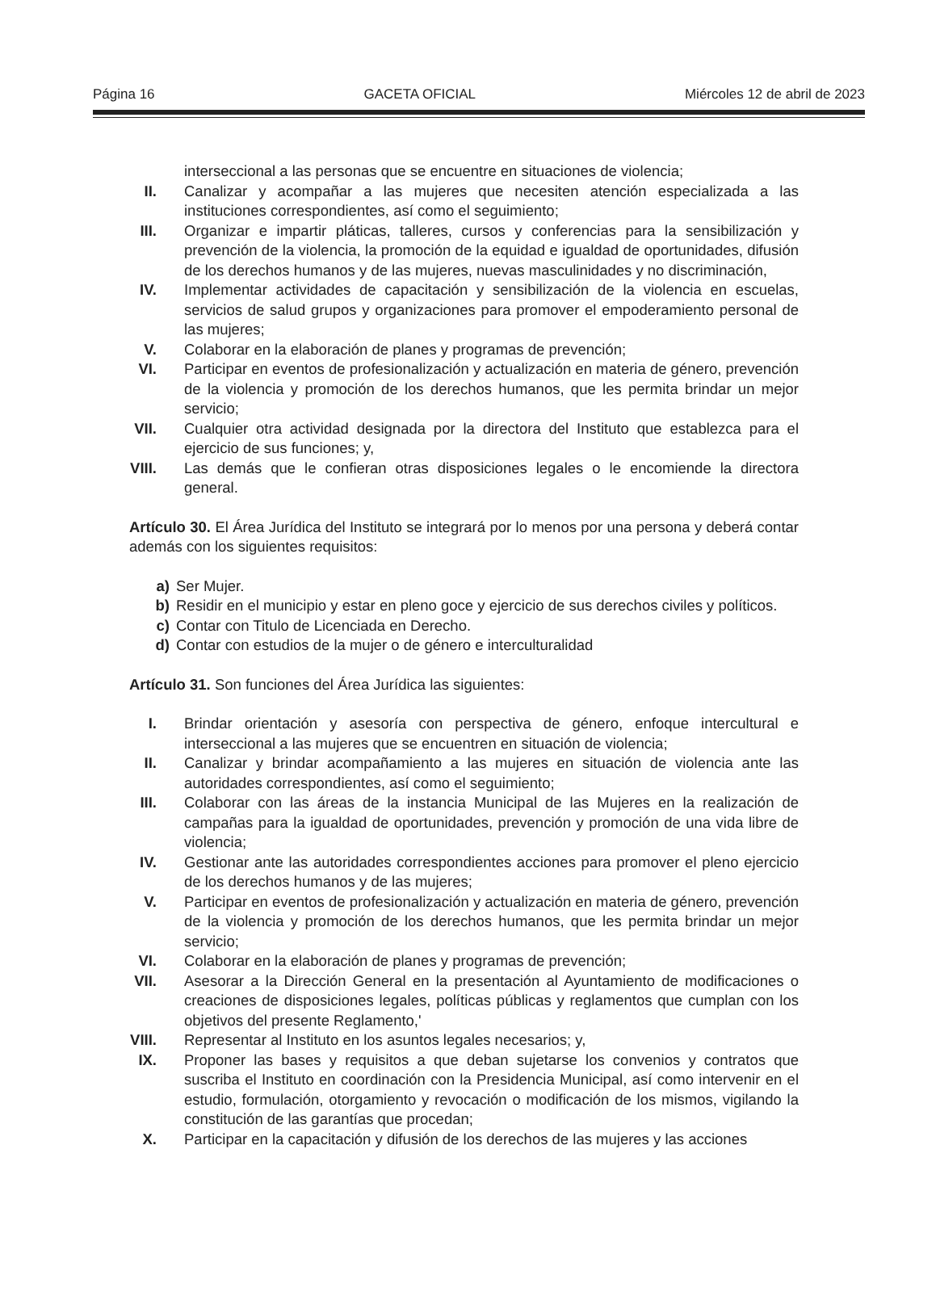Página 16 GACETA OFICIAL Miércoles 12 de abril de 2023
interseccional a las personas que se encuentre en situaciones de violencia;
II. Canalizar y acompañar a las mujeres que necesiten atención especializada a las instituciones correspondientes, así como el seguimiento;
III. Organizar e impartir pláticas, talleres, cursos y conferencias para la sensibilización y prevención de la violencia, la promoción de la equidad e igualdad de oportunidades, difusión de los derechos humanos y de las mujeres, nuevas masculinidades y no discriminación,
IV. Implementar actividades de capacitación y sensibilización de la violencia en escuelas, servicios de salud grupos y organizaciones para promover el empoderamiento personal de las mujeres;
V. Colaborar en la elaboración de planes y programas de prevención;
VI. Participar en eventos de profesionalización y actualización en materia de género, prevención de la violencia y promoción de los derechos humanos, que les permita brindar un mejor servicio;
VII. Cualquier otra actividad designada por la directora del Instituto que establezca para el ejercicio de sus funciones; y,
VIII. Las demás que le confieran otras disposiciones legales o le encomiende la directora general.
Artículo 30. El Área Jurídica del Instituto se integrará por lo menos por una persona y deberá contar además con los siguientes requisitos:
a) Ser Mujer.
b) Residir en el municipio y estar en pleno goce y ejercicio de sus derechos civiles y políticos.
c) Contar con Titulo de Licenciada en Derecho.
d) Contar con estudios de la mujer o de género e interculturalidad
Artículo 31. Son funciones del Área Jurídica las siguientes:
I. Brindar orientación y asesoría con perspectiva de género, enfoque intercultural e interseccional a las mujeres que se encuentren en situación de violencia;
II. Canalizar y brindar acompañamiento a las mujeres en situación de violencia ante las autoridades correspondientes, así como el seguimiento;
III. Colaborar con las áreas de la instancia Municipal de las Mujeres en la realización de campañas para la igualdad de oportunidades, prevención y promoción de una vida libre de violencia;
IV. Gestionar ante las autoridades correspondientes acciones para promover el pleno ejercicio de los derechos humanos y de las mujeres;
V. Participar en eventos de profesionalización y actualización en materia de género, prevención de la violencia y promoción de los derechos humanos, que les permita brindar un mejor servicio;
VI. Colaborar en la elaboración de planes y programas de prevención;
VII. Asesorar a la Dirección General en la presentación al Ayuntamiento de modificaciones o creaciones de disposiciones legales, políticas públicas y reglamentos que cumplan con los objetivos del presente Reglamento,'
VIII. Representar al Instituto en los asuntos legales necesarios; y,
IX. Proponer las bases y requisitos a que deban sujetarse los convenios y contratos que suscriba el Instituto en coordinación con la Presidencia Municipal, así como intervenir en el estudio, formulación, otorgamiento y revocación o modificación de los mismos, vigilando la constitución de las garantías que procedan;
X. Participar en la capacitación y difusión de los derechos de las mujeres y las acciones